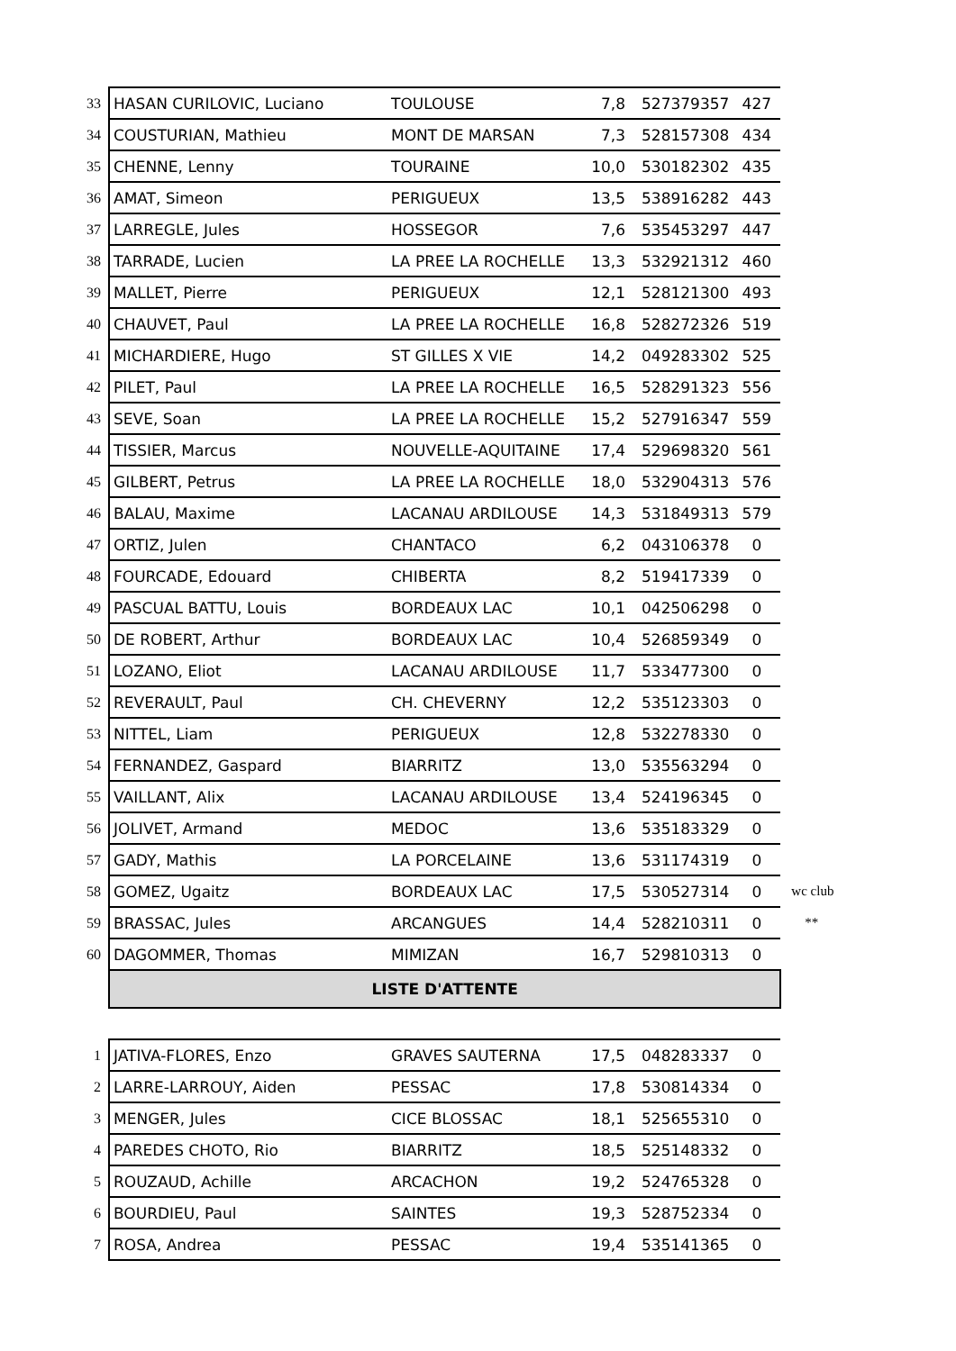| 33 | HASAN CURILOVIC, Luciano | TOULOUSE | 7,8 | 527379357 | 427 | |
| 34 | COUSTURIAN, Mathieu | MONT DE MARSAN | 7,3 | 528157308 | 434 | |
| 35 | CHENNE, Lenny | TOURAINE | 10,0 | 530182302 | 435 | |
| 36 | AMAT, Simeon | PERIGUEUX | 13,5 | 538916282 | 443 | |
| 37 | LARREGLE, Jules | HOSSEGOR | 7,6 | 535453297 | 447 | |
| 38 | TARRADE, Lucien | LA PREE LA ROCHELLE | 13,3 | 532921312 | 460 | |
| 39 | MALLET, Pierre | PERIGUEUX | 12,1 | 528121300 | 493 | |
| 40 | CHAUVET, Paul | LA PREE LA ROCHELLE | 16,8 | 528272326 | 519 | |
| 41 | MICHARDIERE, Hugo | ST GILLES X VIE | 14,2 | 049283302 | 525 | |
| 42 | PILET, Paul | LA PREE LA ROCHELLE | 16,5 | 528291323 | 556 | |
| 43 | SEVE, Soan | LA PREE LA ROCHELLE | 15,2 | 527916347 | 559 | |
| 44 | TISSIER, Marcus | NOUVELLE-AQUITAINE | 17,4 | 529698320 | 561 | |
| 45 | GILBERT, Petrus | LA PREE LA ROCHELLE | 18,0 | 532904313 | 576 | |
| 46 | BALAU, Maxime | LACANAU ARDILOUSE | 14,3 | 531849313 | 579 | |
| 47 | ORTIZ, Julen | CHANTACO | 6,2 | 043106378 | 0 | |
| 48 | FOURCADE, Edouard | CHIBERTA | 8,2 | 519417339 | 0 | |
| 49 | PASCUAL BATTU, Louis | BORDEAUX LAC | 10,1 | 042506298 | 0 | |
| 50 | DE ROBERT, Arthur | BORDEAUX LAC | 10,4 | 526859349 | 0 | |
| 51 | LOZANO, Eliot | LACANAU ARDILOUSE | 11,7 | 533477300 | 0 | |
| 52 | REVERAULT, Paul | CH. CHEVERNY | 12,2 | 535123303 | 0 | |
| 53 | NITTEL, Liam | PERIGUEUX | 12,8 | 532278330 | 0 | |
| 54 | FERNANDEZ, Gaspard | BIARRITZ | 13,0 | 535563294 | 0 | |
| 55 | VAILLANT, Alix | LACANAU ARDILOUSE | 13,4 | 524196345 | 0 | |
| 56 | JOLIVET, Armand | MEDOC | 13,6 | 535183329 | 0 | |
| 57 | GADY, Mathis | LA PORCELAINE | 13,6 | 531174319 | 0 | |
| 58 | GOMEZ, Ugaitz | BORDEAUX LAC | 17,5 | 530527314 | 0 | wc club |
| 59 | BRASSAC, Jules | ARCANGUES | 14,4 | 528210311 | 0 | ** |
| 60 | DAGOMMER, Thomas | MIMIZAN | 16,7 | 529810313 | 0 | |
| | LISTE D'ATTENTE | | | | | |
| 1 | JATIVA-FLORES, Enzo | GRAVES SAUTERNA | 17,5 | 048283337 | 0 | |
| 2 | LARRE-LARROUY, Aiden | PESSAC | 17,8 | 530814334 | 0 | |
| 3 | MENGER, Jules | CICE BLOSSAC | 18,1 | 525655310 | 0 | |
| 4 | PAREDES CHOTO, Rio | BIARRITZ | 18,5 | 525148332 | 0 | |
| 5 | ROUZAUD, Achille | ARCACHON | 19,2 | 524765328 | 0 | |
| 6 | BOURDIEU, Paul | SAINTES | 19,3 | 528752334 | 0 | |
| 7 | ROSA, Andrea | PESSAC | 19,4 | 535141365 | 0 | |